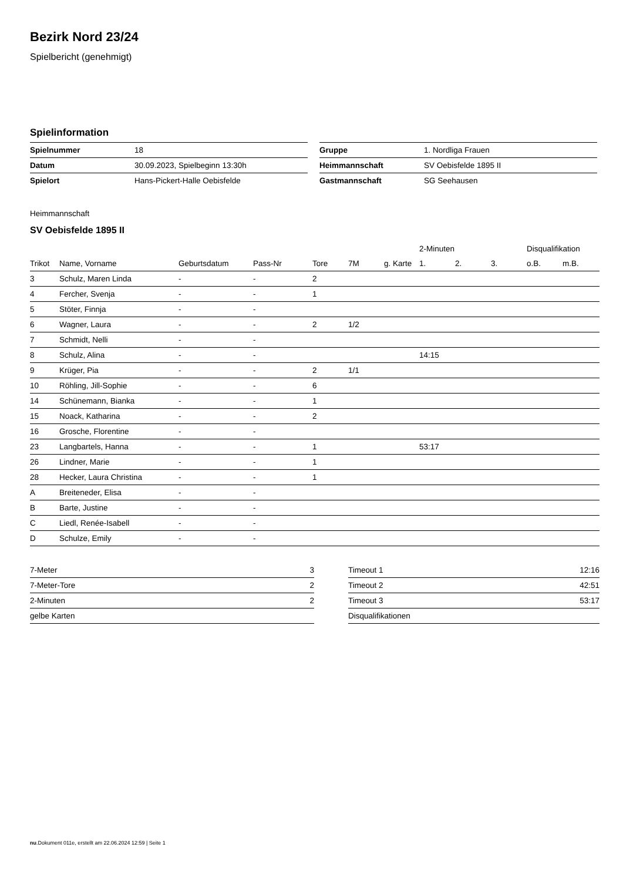Bezirk Nord 23/24
Spielbericht (genehmigt)
Spielinformation
| Spielnummer | 18 |
| Datum | 30.09.2023, Spielbeginn 13:30h |
| Spielort | Hans-Pickert-Halle Oebisfelde |
| Gruppe | 1. Nordliga Frauen |
| Heimmannschaft | SV Oebisfelde 1895 II |
| Gastmannschaft | SG Seehausen |
Heimmannschaft
SV Oebisfelde 1895 II
| | | | | | | | 2-Minuten | | | Disqualifikation | |
| --- | --- | --- | --- | --- | --- | --- | --- | --- | --- | --- | --- |
| Trikot | Name, Vorname | Geburtsdatum | Pass-Nr | Tore | 7M | g. Karte | 1. | 2. | 3. | o.B. | m.B. |
| 3 | Schulz, Maren Linda | - | - | 2 | | | | | | | |
| 4 | Fercher, Svenja | - | - | 1 | | | | | | | |
| 5 | Stöter, Finnja | - | - | | | | | | | | |
| 6 | Wagner, Laura | - | - | 2 | 1/2 | | | | | | |
| 7 | Schmidt, Nelli | - | - | | | | | | | | |
| 8 | Schulz, Alina | - | - | | | | 14:15 | | | | |
| 9 | Krüger, Pia | - | - | 2 | 1/1 | | | | | | |
| 10 | Röhling, Jill-Sophie | - | - | 6 | | | | | | | |
| 14 | Schünemann, Bianka | - | - | 1 | | | | | | | |
| 15 | Noack, Katharina | - | - | 2 | | | | | | | |
| 16 | Grosche, Florentine | - | - | | | | | | | | |
| 23 | Langbartels, Hanna | - | - | 1 | | | 53:17 | | | | |
| 26 | Lindner, Marie | - | - | 1 | | | | | | | |
| 28 | Hecker, Laura Christina | - | - | 1 | | | | | | | |
| A | Breiteneder, Elisa | - | - | | | | | | | | |
| B | Barte, Justine | - | - | | | | | | | | |
| C | Liedl, Renée-Isabell | - | - | | | | | | | | |
| D | Schulze, Emily | - | - | | | | | | | | |
| 7-Meter | 3 |
| 7-Meter-Tore | 2 |
| 2-Minuten | 2 |
| gelbe Karten | |
| Timeout 1 | 12:16 |
| Timeout 2 | 42:51 |
| Timeout 3 | 53:17 |
| Disqualifikationen | |
nu.Dokument 011e, erstellt am 22.06.2024 12:59 | Seite 1